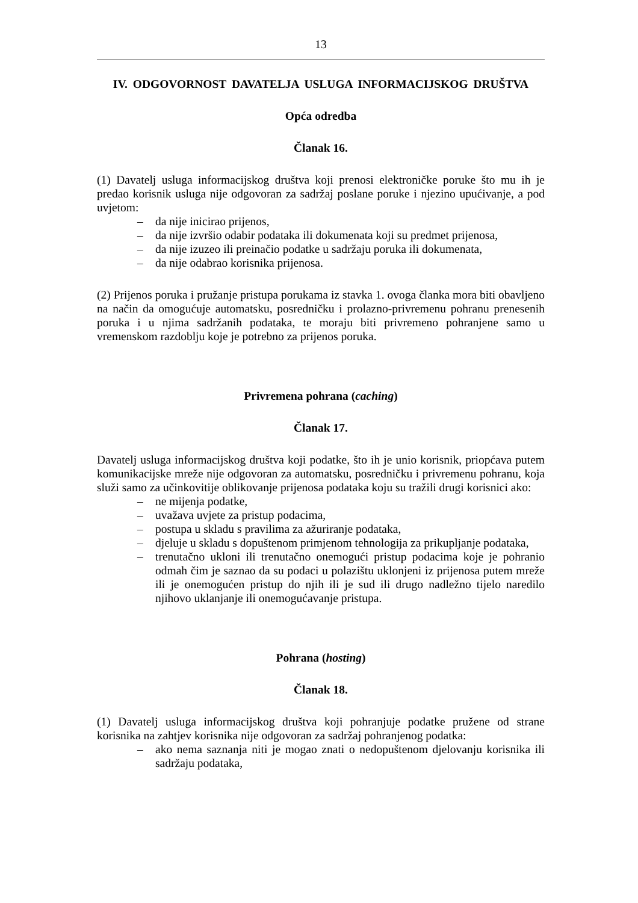13
IV. ODGOVORNOST DAVATELJA USLUGA INFORMACIJSKOG DRUŠTVA
Opća odredba
Članak 16.
(1) Davatelj usluga informacijskog društva koji prenosi elektroničke poruke što mu ih je predao korisnik usluga nije odgovoran za sadržaj poslane poruke i njezino upućivanje, a pod uvjetom:
– da nije inicirao prijenos,
– da nije izvršio odabir podataka ili dokumenata koji su predmet prijenosa,
– da nije izuzeo ili preinačio podatke u sadržaju poruka ili dokumenata,
– da nije odabrao korisnika prijenosa.
(2) Prijenos poruka i pružanje pristupa porukama iz stavka 1. ovoga članka mora biti obavljeno na način da omogućuje automatsku, posredničku i prolazno-privremenu pohranu prenesenih poruka i u njima sadržanih podataka, te moraju biti privremeno pohranjene samo u vremenskom razdoblju koje je potrebno za prijenos poruka.
Privremena pohrana (caching)
Članak 17.
Davatelj usluga informacijskog društva koji podatke, što ih je unio korisnik, priopćava putem komunikacijske mreže nije odgovoran za automatsku, posredničku i privremenu pohranu, koja služi samo za učinkovitije oblikovanje prijenosa podataka koju su tražili drugi korisnici ako:
– ne mijenja podatke,
– uvažava uvjete za pristup podacima,
– postupa u skladu s pravilima za ažuriranje podataka,
– djeluje u skladu s dopuštenom primjenom tehnologija za prikupljanje podataka,
– trenutačno ukloni ili trenutačno onemogući pristup podacima koje je pohranio odmah čim je saznao da su podaci u polazištu uklonjeni iz prijenosa putem mreže ili je onemogućen pristup do njih ili je sud ili drugo nadležno tijelo naredilo njihovo uklanjanje ili onemogućavanje pristupa.
Pohrana (hosting)
Članak 18.
(1) Davatelj usluga informacijskog društva koji pohranjuje podatke pružene od strane korisnika na zahtjev korisnika nije odgovoran za sadržaj pohranjenog podatka:
– ako nema saznanja niti je mogao znati o nedopuštenom djelovanju korisnika ili sadržaju podataka,